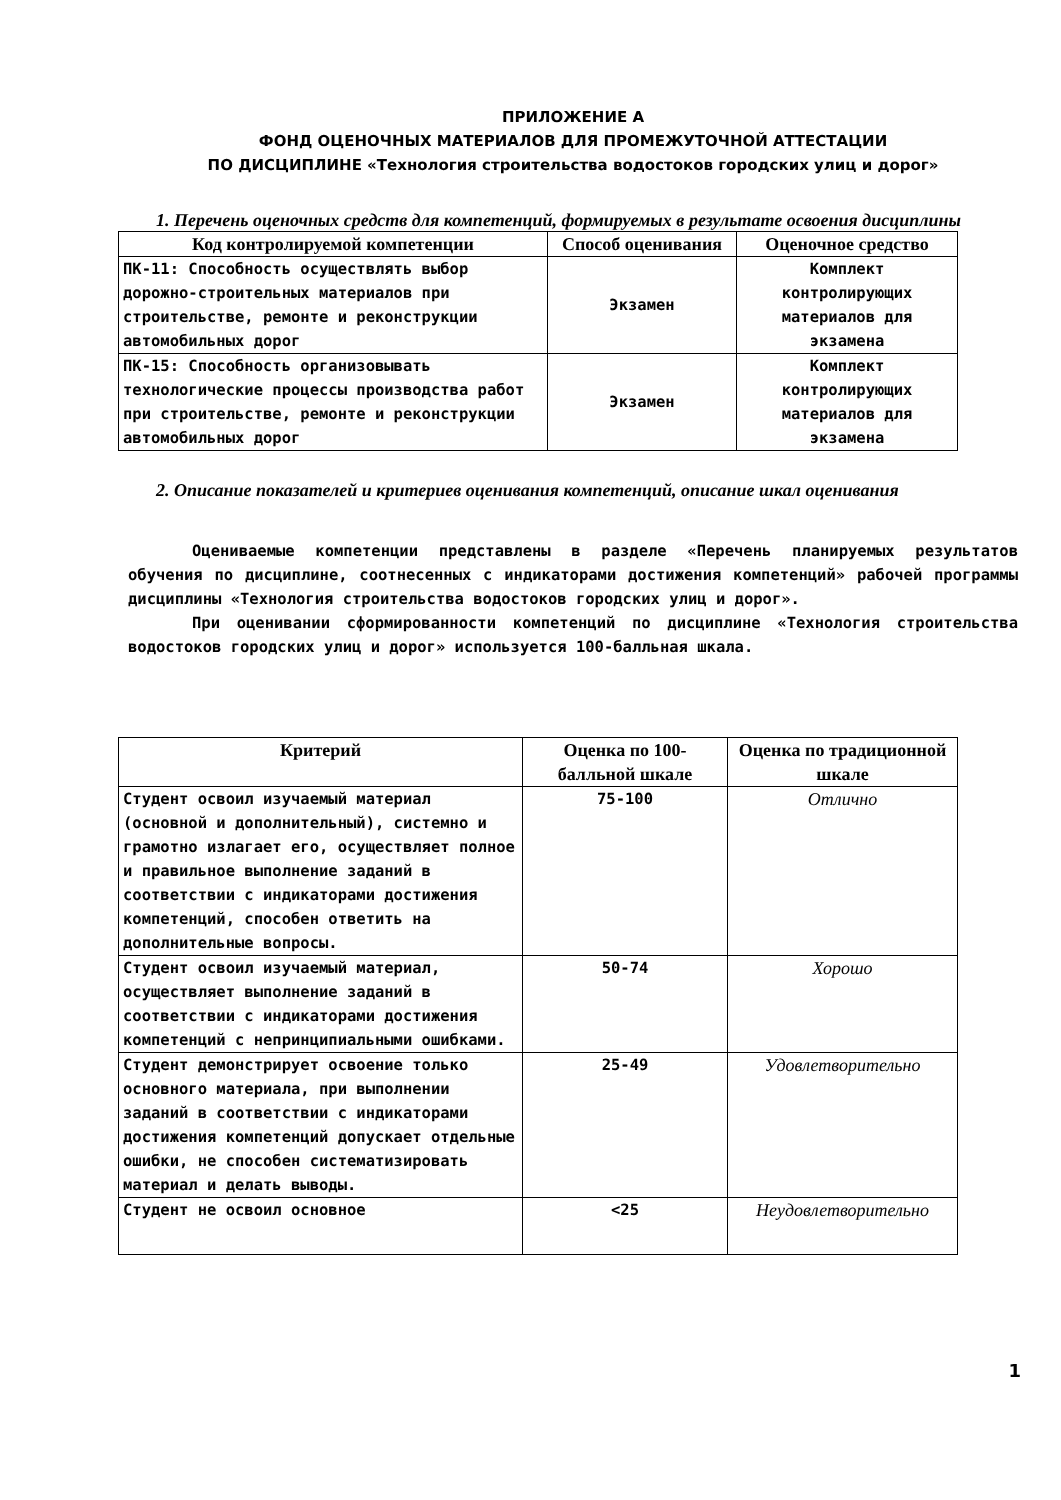ПРИЛОЖЕНИЕ А
ФОНД ОЦЕНОЧНЫХ МАТЕРИАЛОВ ДЛЯ ПРОМЕЖУТОЧНОЙ АТТЕСТАЦИИ
ПО ДИСЦИПЛИНЕ «Технология строительства водостоков городских улиц и дорог»
1. Перечень оценочных средств для компетенций, формируемых в результате освоения дисциплины
| Код контролируемой компетенции | Способ оценивания | Оценочное средство |
| --- | --- | --- |
| ПК-11: Способность осуществлять выбор дорожно-строительных материалов при строительстве, ремонте и реконструкции автомобильных дорог | Экзамен | Комплект контролирующих материалов для экзамена |
| ПК-15: Способность организовывать технологические процессы производства работ при строительстве, ремонте и реконструкции автомобильных дорог | Экзамен | Комплект контролирующих материалов для экзамена |
2. Описание показателей и критериев оценивания компетенций, описание шкал оценивания
Оцениваемые компетенции представлены в разделе «Перечень планируемых результатов обучения по дисциплине, соотнесенных с индикаторами достижения компетенций» рабочей программы дисциплины «Технология строительства водостоков городских улиц и дорог».
При оценивании сформированности компетенций по дисциплине «Технология строительства водостоков городских улиц и дорог» используется 100-балльная шкала.
| Критерий | Оценка по 100-балльной шкале | Оценка по традиционной шкале |
| --- | --- | --- |
| Студент освоил изучаемый материал (основной и дополнительный), системно и грамотно излагает его, осуществляет полное и правильное выполнение заданий в соответствии с индикаторами достижения компетенций, способен ответить на дополнительные вопросы. | 75-100 | Отлично |
| Студент освоил изучаемый материал, осуществляет выполнение заданий в соответствии с индикаторами достижения компетенций с непринципиальными ошибками. | 50-74 | Хорошо |
| Студент демонстрирует освоение только основного материала, при выполнении заданий в соответствии с индикаторами достижения компетенций допускает отдельные ошибки, не способен систематизировать материал и делать выводы. | 25-49 | Удовлетворительно |
| Студент не освоил основное | <25 | Неудовлетворительно |
1